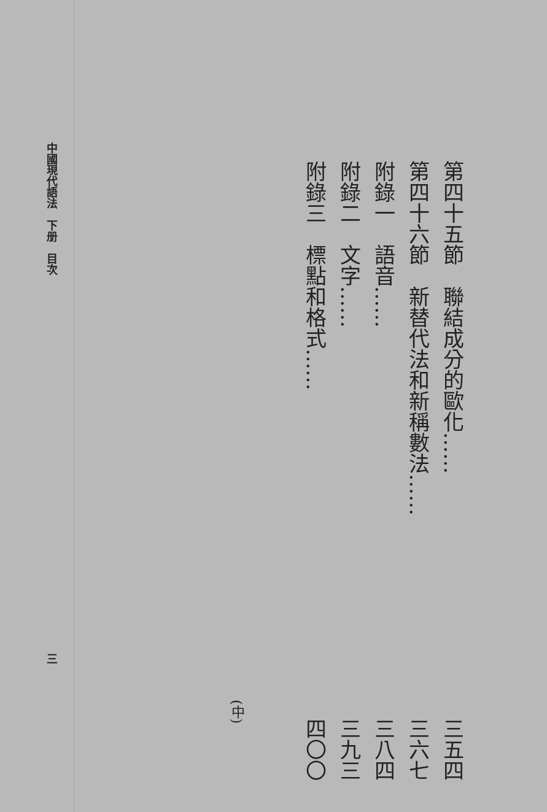第四十五節　聯結成分的歐化…… 三五四
第四十六節　新替代法和新稱數法…… 三六七
附錄一　語音…… 三八四
附錄二　文字…… 三九三
附錄三　標點和格式…… 四〇〇
(中)
中國現代語法　下册　目次 三